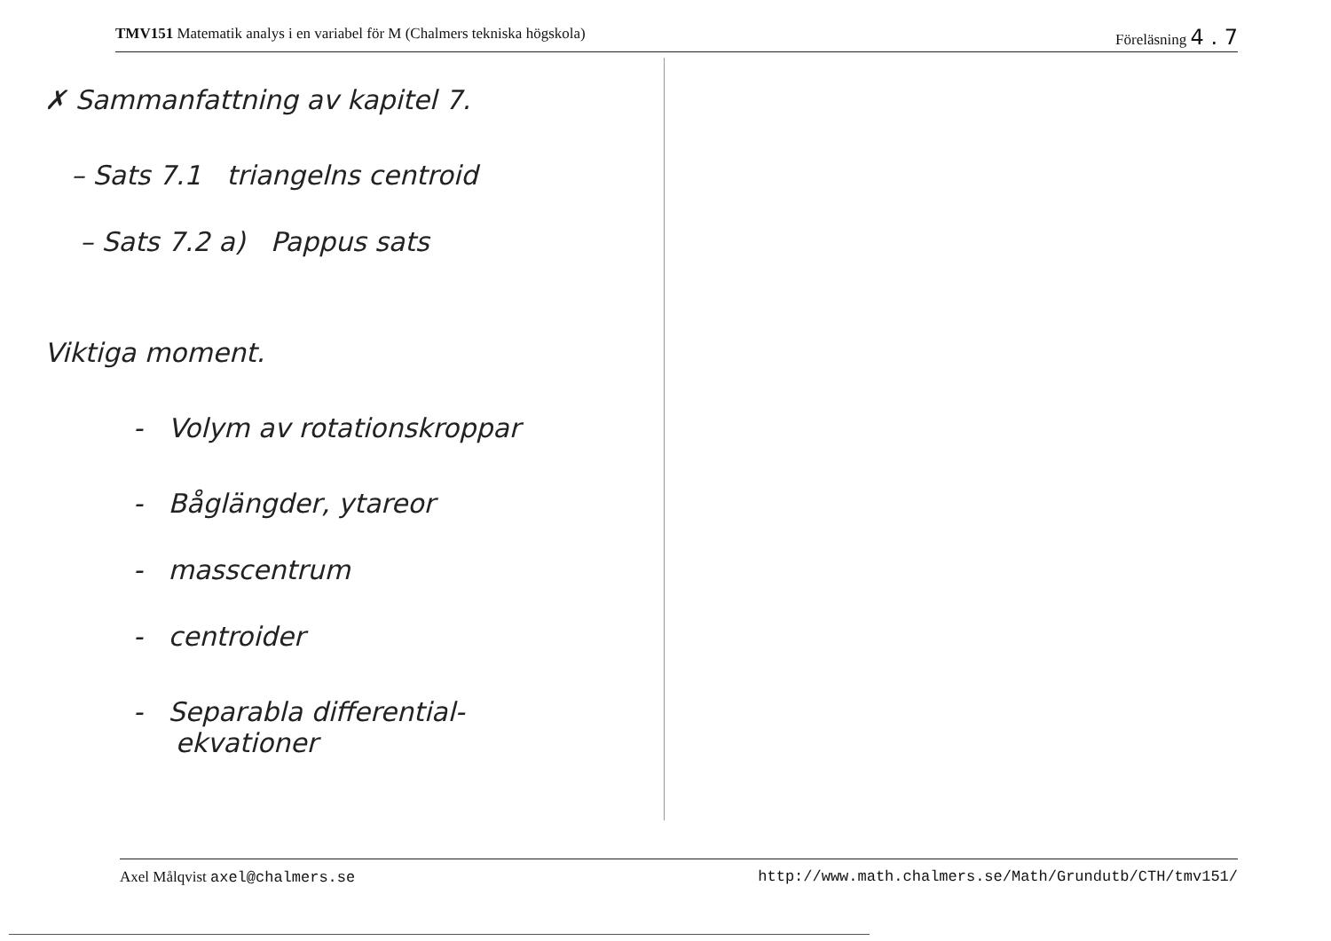TMV151 Matematik analys i en variabel för M (Chalmers tekniska högskola) Föreläsning 4 . 7
✗ Sammanfattning av kapitel 7.
– Sats 7.1 triangelns centroid
– Sats 7.2 a) Pappus sats
Viktiga moment.
- Volym av rotationskroppar
- Båglängder, ytareor
- masscentrum
- centroider
- Separabla differential-
ekvationer
Axel Målqvist axel@chalmers.se http://www.math.chalmers.se/Math/Grundutb/CTH/tmv151/